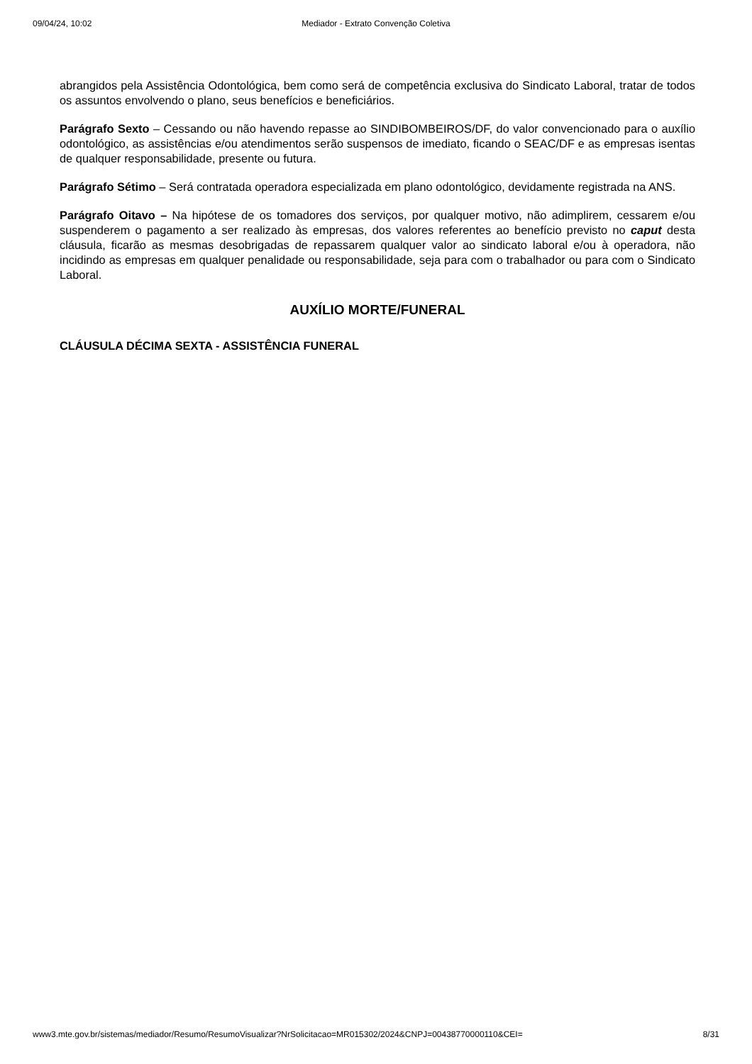09/04/24, 10:02 Mediador - Extrato Convenção Coletiva
abrangidos pela Assistência Odontológica, bem como será de competência exclusiva do Sindicato Laboral, tratar de todos os assuntos envolvendo o plano, seus benefícios e beneficiários.
Parágrafo Sexto – Cessando ou não havendo repasse ao SINDIBOMBEIROS/DF, do valor convencionado para o auxílio odontológico, as assistências e/ou atendimentos serão suspensos de imediato, ficando o SEAC/DF e as empresas isentas de qualquer responsabilidade, presente ou futura.
Parágrafo Sétimo – Será contratada operadora especializada em plano odontológico, devidamente registrada na ANS.
Parágrafo Oitavo – Na hipótese de os tomadores dos serviços, por qualquer motivo, não adimplirem, cessarem e/ou suspenderem o pagamento a ser realizado às empresas, dos valores referentes ao benefício previsto no caput desta cláusula, ficarão as mesmas desobrigadas de repassarem qualquer valor ao sindicato laboral e/ou à operadora, não incidindo as empresas em qualquer penalidade ou responsabilidade, seja para com o trabalhador ou para com o Sindicato Laboral.
AUXÍLIO MORTE/FUNERAL
CLÁUSULA DÉCIMA SEXTA - ASSISTÊNCIA FUNERAL
www3.mte.gov.br/sistemas/mediador/Resumo/ResumoVisualizar?NrSolicitacao=MR015302/2024&CNPJ=00438770000110&CEI= 8/31